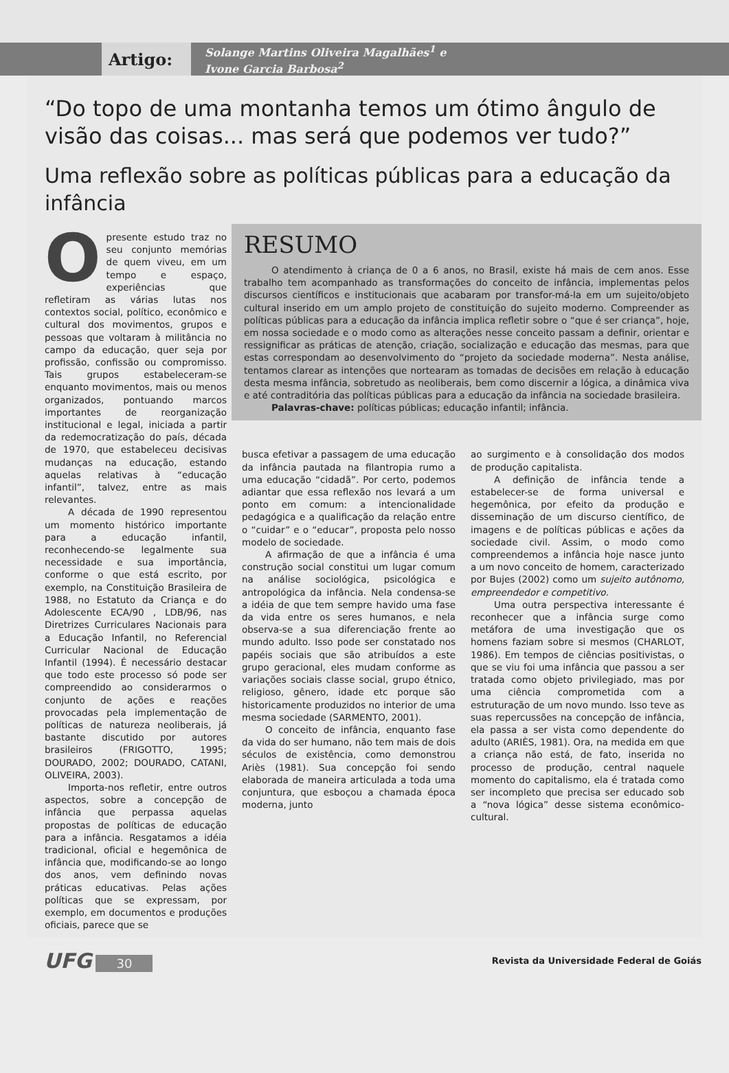Artigo:
Solange Martins Oliveira Magalhães<sup>1</sup> e
Ivone Garcia Barbosa<sup>2</sup>
“Do topo de uma montanha temos um ótimo ângulo de visão das coisas... mas será que podemos ver tudo?”
Uma reflexão sobre as políticas públicas para a educação da infância
Opresente estudo traz no seu conjunto memórias de quem viveu, em um tempo e espaço, experiências que refletiram as várias lutas nos contextos social, político, econômico e cultural dos movimentos, grupos e pessoas que voltaram à militância no campo da educação, quer seja por profissão, confissão ou compromisso. Tais grupos estabeleceram-se enquanto movimentos, mais ou menos organizados, pontuando marcos importantes de reorganização institucional e legal, iniciada a partir da redemocratização do país, década de 1970, que estabeleceu decisivas mudanças na educação, estando aquelas relativas à “educação infantil”, talvez, entre as mais relevantes.
A década de 1990 representou um momento histórico importante para a educação infantil, reconhecendo-se legalmente sua necessidade e sua importância, conforme o que está escrito, por exemplo, na Constituição Brasileira de 1988, no Estatuto da Criança e do Adolescente ECA/90 , LDB/96, nas Diretrizes Curriculares Nacionais para a Educação Infantil, no Referencial Curricular Nacional de Educação Infantil (1994). É necessário destacar que todo este processo só pode ser compreendido ao considerarmos o conjunto de ações e reações provocadas pela implementação de políticas de natureza neoliberais, já bastante discutido por autores brasileiros (FRIGOTTO, 1995; DOURADO, 2002; DOURADO, CATANI, OLIVEIRA, 2003).
Importa-nos refletir, entre outros aspectos, sobre a concepção de infância que perpassa aquelas propostas de políticas de educação para a infância. Resgatamos a idéia tradicional, oficial e hegemônica de infância que, modificando-se ao longo dos anos, vem definindo novas práticas educativas. Pelas ações políticas que se expressam, por exemplo, em documentos e produções oficiais, parece que se
RESUMO
O atendimento à criança de 0 a 6 anos, no Brasil, existe há mais de cem anos. Esse trabalho tem acompanhado as transformações do conceito de infância, implementas pelos discursos científicos e institucionais que acabaram por transfor-má-la em um sujeito/objeto cultural inserido em um amplo projeto de constituição do sujeito moderno. Compreender as políticas públicas para a educação da infância implica refletir sobre o “que é ser criança”, hoje, em nossa sociedade e o modo como as alterações nesse conceito passam a definir, orientar e ressignificar as práticas de atenção, criação, socialização e educação das mesmas, para que estas correspondam ao desenvolvimento do “projeto da sociedade moderna”. Nesta análise, tentamos clarear as intenções que nortearam as tomadas de decisões em relação à educação desta mesma infância, sobretudo as neoliberais, bem como discernir a lógica, a dinâmica viva e até contraditória das políticas públicas para a educação da infância na sociedade brasileira.
Palavras-chave: políticas públicas; educação infantil; infância.
busca efetivar a passagem de uma educação da infância pautada na filantropia rumo a uma educação “cidadã”. Por certo, podemos adiantar que essa reflexão nos levará a um ponto em comum: a intencionalidade pedagógica e a qualificação da relação entre o “cuidar” e o “educar”, proposta pelo nosso modelo de sociedade.
A afirmação de que a infância é uma construção social constitui um lugar comum na análise sociológica, psicológica e antropológica da infância. Nela condensa-se a idéia de que tem sempre havido uma fase da vida entre os seres humanos, e nela observa-se a sua diferenciação frente ao mundo adulto. Isso pode ser constatado nos papéis sociais que são atribuídos a este grupo geracional, eles mudam conforme as variações sociais classe social, grupo étnico, religioso, gênero, idade etc porque são historicamente produzidos no interior de uma mesma sociedade (SARMENTO, 2001).
O conceito de infância, enquanto fase da vida do ser humano, não tem mais de dois séculos de existência, como demonstrou Ariès (1981). Sua concepção foi sendo elaborada de maneira articulada a toda uma conjuntura, que esboçou a chamada época moderna, junto
ao surgimento e à consolidação dos modos de produção capitalista.
A definição de infância tende a estabelecer-se de forma universal e hegemônica, por efeito da produção e disseminação de um discurso científico, de imagens e de políticas públicas e ações da sociedade civil. Assim, o modo como compreendemos a infância hoje nasce junto a um novo conceito de homem, caracterizado por Bujes (2002) como um sujeito autônomo, empreendedor e competitivo.
Uma outra perspectiva interessante é reconhecer que a infância surge como metáfora de uma investigação que os homens faziam sobre si mesmos (CHARLOT, 1986). Em tempos de ciências positivistas, o que se viu foi uma infância que passou a ser tratada como objeto privilegiado, mas por uma ciência comprometida com a estruturação de um novo mundo. Isso teve as suas repercussões na concepção de infância, ela passa a ser vista como dependente do adulto (ARIÈS, 1981). Ora, na medida em que a criança não está, de fato, inserida no processo de produção, central naquele momento do capitalismo, ela é tratada como ser incompleto que precisa ser educado sob a “nova lógica” desse sistema econômico-cultural.
UFG 30
Revista da Universidade Federal de Goiás